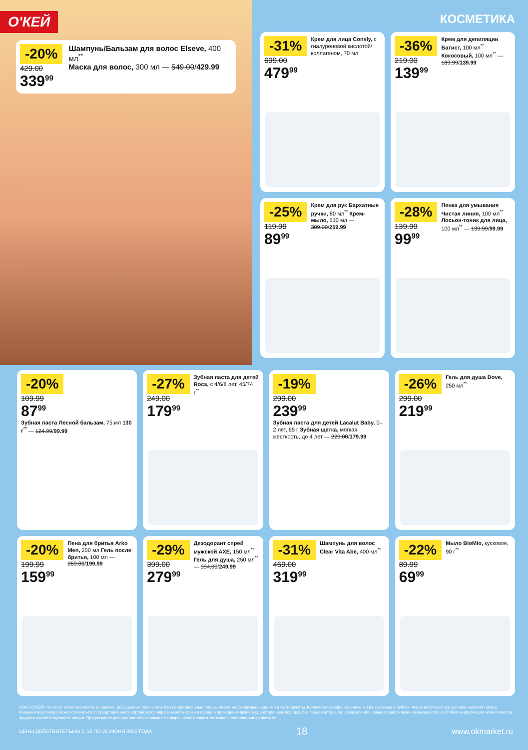О'КЕЙ
-20%
429.00
339<sup>99</sup>
Шампунь/Бальзам для волос Elseve, 400 мл<sup>**</sup>
Маска для волос, 300 мл — 549.00/429.99
КОСМЕТИКА
-31%
699.00
479<sup>99</sup>
Крем для лица Consly, с гиалуроновой кислотой/коллагеном, 70 мл
-36%
219.00
139<sup>99</sup>
Крем для депиляции Батист, 100 мл<sup>**</sup> Кокосовый, 100 мл<sup>**</sup> — 189.99/139.99
-25%
119.99
89<sup>99</sup>
Крем для рук Бархатные ручки, 80 мл<sup>**</sup> Крем-мыло, 510 мл — 309.00/259.99
-28%
139.99
99<sup>99</sup>
Пенка для умывания Чистая линия, 100 мл<sup>**</sup> Лосьон-тоник для лица, 100 мл<sup>**</sup> — 139.99/99.99
-20%
109.99
87<sup>99</sup>
Зубная паста Лесной бальзам, 75 мл 130 г<sup>**</sup> — 124.99/99.99
-27%
249.00
179<sup>99</sup>
Зубная паста для детей Rocs, с 4/6/8 лет, 45/74 г<sup>**</sup>
-19%
299.00
239<sup>99</sup>
Зубная паста для детей Lacalut Baby, 0–2 лет, 65 г Зубная щетка, мягкая жесткость, до 4 лет — 229.00/179.99
-26%
299.00
219<sup>99</sup>
Гель для душа Dove, 250 мл<sup>**</sup>
-20%
199.99
159<sup>99</sup>
Пена для бритья Arko Men, 200 мл Гель после бритья, 100 мл — 269.00/199.99
-29%
399.00
279<sup>99</sup>
Дезодорант спрей мужской AXE, 150 мл<sup>**</sup> Гель для душа, 250 мл<sup>**</sup> — 334.00/249.99
-31%
469.00
319<sup>99</sup>
Шампунь для волос Clear Vita Abe, 400 мл<sup>**</sup>
-22%
89.99
69<sup>99</sup>
Мыло BioMio, кусковое, 90 г<sup>**</sup>
ООО «О'КЕЙ» не несет ответственности за ошибки, допущенные при печати. Все представленные товары имеют необходимые лицензии и сертификаты. Количество товара ограничено. Цена указана в рублях. Акция действует при условии наличия товара. Внешний вид товара может отличаться от представленного. Организатор вправе менять сроки и правила проведения акции в одностороннем порядке, без предварительного уведомления; новые правила акции размещаются на стойках информации и/или в местах продажи соответствующего товара. Предложение распространяется только на товары, отмеченные в магазине специальными ценниками.
ЦЕНЫ ДЕЙСТВИТЕЛЬНЫ С 16 ПО 22 ИЮНЯ 2022 ГОДА 18 www.okmarket.ru